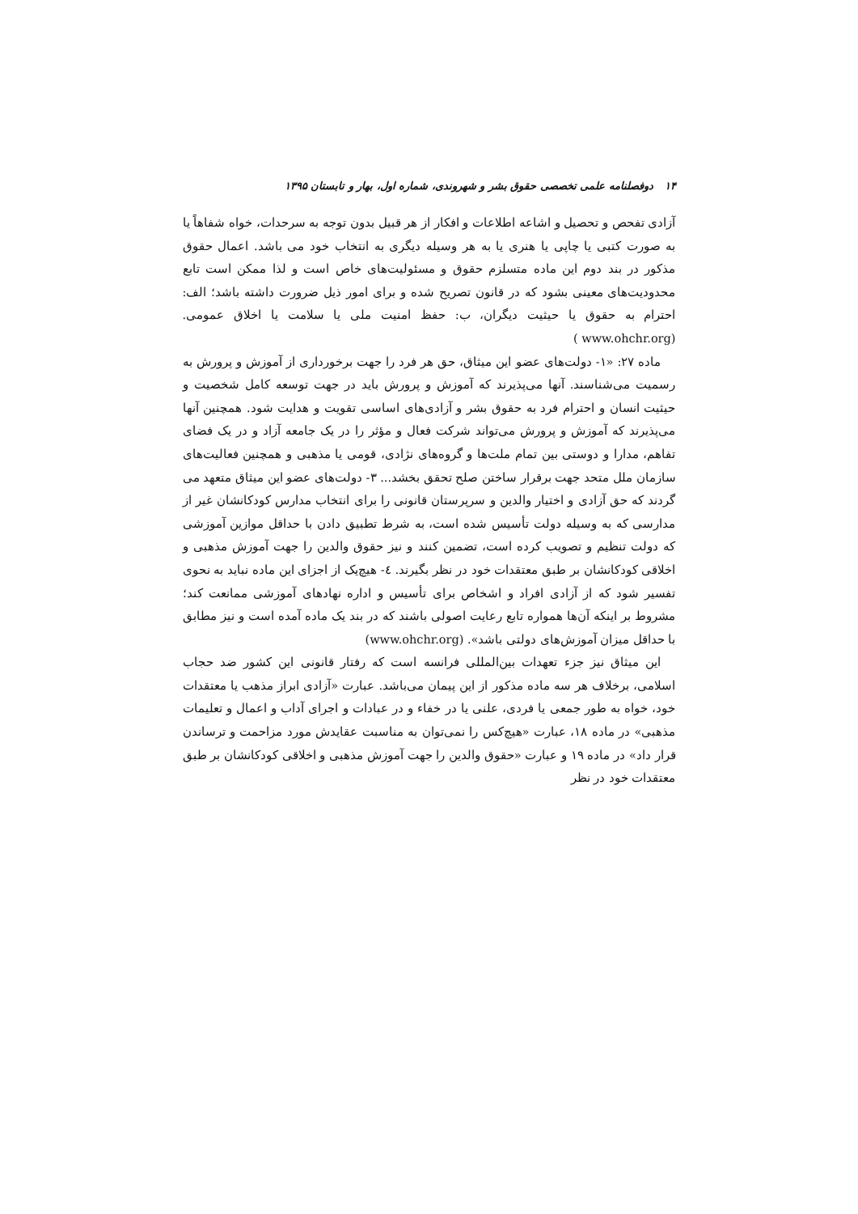۱۴ دوفصلنامه علمی تخصصی حقوق بشر و شهروندی، شماره اول، بهار و تابستان ۱۳۹۵
آزادی تفحص و تحصیل و اشاعه اطلاعات و افکار از هر قبیل بدون توجه به سرحدات، خواه شفاهاً یا به صورت کتبی یا چاپی یا هنری یا به هر وسیله دیگری به انتخاب خود می باشد. اعمال حقوق مذکور در بند دوم این ماده متسلزم حقوق و مسئولیت‌های خاص است و لذا ممکن است تابع محدودیت‌های معینی بشود که در قانون تصریح شده و برای امور ذیل ضرورت داشته باشد؛ الف: احترام به حقوق یا حیثیت دیگران، ب: حفظ امنیت ملی یا سلامت یا اخلاق عمومی. (www.ohchr.org )
ماده ۲۷: «۱- دولت‌های عضو این میثاق، حق هر فرد را جهت برخورداری از آموزش و پرورش به رسمیت می‌شناسند. آنها می‌پذیرند که آموزش و پرورش باید در جهت توسعه کامل شخصیت و حیثیت انسان و احترام فرد به حقوق بشر و آزادی‌های اساسی تقویت و هدایت شود. همچنین آنها می‌پذیرند که آموزش و پرورش می‌تواند شرکت فعال و مؤثر را در یک جامعه آزاد و در یک فضای تفاهم، مدارا و دوستی بین تمام ملت‌ها و گروه‌های نژادی، قومی یا مذهبی و همچنین فعالیت‌های سازمان ملل متحد جهت برقرار ساختن صلح تحقق بخشد... ۳- دولت‌های عضو این میثاق متعهد می گردند که حق آزادی و اختیار والدین و سرپرستان قانونی را برای انتخاب مدارس کودکانشان غیر از مدارسی که به وسیله دولت تأسیس شده است، به شرط تطبیق دادن با حداقل موازین آموزشی که دولت تنظیم و تصویب کرده است، تضمین کنند و نیز حقوق والدین را جهت آموزش مذهبی و اخلاقی کودکانشان بر طبق معتقدات خود در نظر بگیرند. ٤- هیچ‌یک از اجزای این ماده نباید به نحوی تفسیر شود که از آزادی افراد و اشخاص برای تأسیس و اداره نهادهای آموزشی ممانعت کند؛ مشروط بر اینکه آن‌ها همواره تابع رعایت اصولی باشند که در بند یک ماده آمده است و نیز مطابق با حداقل میزان آموزش‌های دولتی باشد». (www.ohchr.org)
این میثاق نیز جزء تعهدات بین‌المللی فرانسه است که رفتار قانونی این کشور ضد حجاب اسلامی، برخلاف هر سه ماده مذکور از این پیمان می‌باشد. عبارت «آزادی ابراز مذهب یا معتقدات خود، خواه به طور جمعی یا فردی، علنی یا در خفاء و در عبادات و اجرای آداب و اعمال و تعلیمات مذهبی» در ماده ۱۸، عبارت «هیچ‌کس را نمی‌توان به مناسبت عقایدش مورد مزاحمت و ترساندن قرار داد» در ماده ۱۹ و عبارت «حقوق والدین را جهت آموزش مذهبی و اخلاقی کودکانشان بر طبق معتقدات خود در نظر